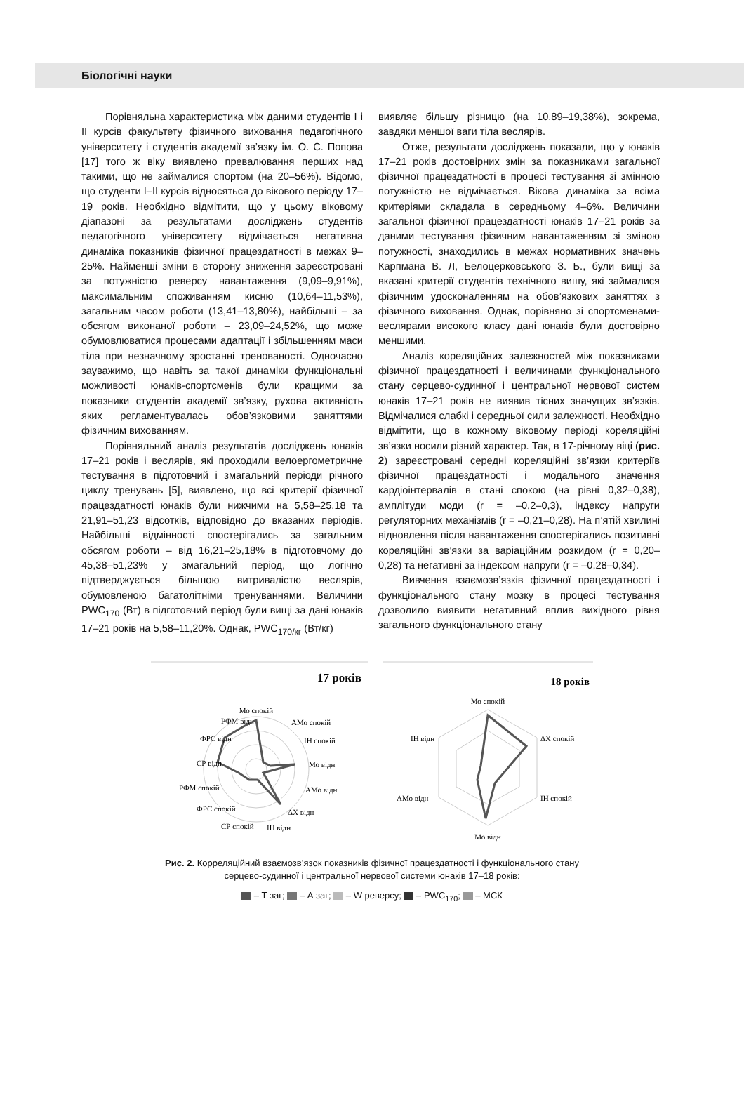Біологічні науки
Порівняльна характеристика між даними студентів I і II курсів факультету фізичного виховання педагогічного університету і студентів академії зв’язку ім. О. С. Попова [17] того ж віку виявлено превалювання перших над такими, що не займалися спортом (на 20–56%). Відомо, що студенти I–II курсів відносяться до вікового періоду 17–19 років. Необхідно відмітити, що у цьому віковому діапазоні за результатами досліджень студентів педагогічного університету відмічається негативна динаміка показників фізичної працездатності в межах 9–25%. Найменші зміни в сторону зниження зареєстровані за потужністю реверсу навантаження (9,09–9,91%), максимальним споживанням кисню (10,64–11,53%), загальним часом роботи (13,41–13,80%), найбільші – за обсягом виконаної роботи – 23,09–24,52%, що може обумовлюватися процесами адаптації і збільшенням маси тіла при незначному зростанні тренованості. Одночасно зауважимо, що навіть за такої динаміки функціональні можливості юнаків-спортсменів були кращими за показники студентів академії зв’язку, рухова активність яких регламентувалась обов’язковими заняттями фізичним вихованням.
Порівняльний аналіз результатів досліджень юнаків 17–21 років і веслярів, які проходили велоергометричне тестування в підготовчий і змагальний періоди річного циклу тренувань [5], виявлено, що всі критерії фізичної працездатності юнаків були нижчими на 5,58–25,18 та 21,91–51,23 відсотків, відповідно до вказаних періодів. Найбільші відмінності спостерігались за загальним обсягом роботи – від 16,21–25,18% в підготовчому до 45,38–51,23% у змагальний період, що логічно підтверджується більшою витривалістю веслярів, обумовленою багатолітніми тренуваннями. Величини PWC<sub>170</sub> (Вт) в підготовчий період були вищі за дані юнаків 17–21 років на 5,58–11,20%. Однак, PWC<sub>170/кг</sub> (Вт/кг)
виявляє більшу різницю (на 10,89–19,38%), зокрема, завдяки меншої ваги тіла веслярів.
Отже, результати досліджень показали, що у юнаків 17–21 років достовірних змін за показниками загальної фізичної працездатності в процесі тестування зі змінною потужністю не відмічається. Вікова динаміка за всіма критеріями складала в середньому 4–6%. Величини загальної фізичної працездатності юнаків 17–21 років за даними тестування фізичним навантаженням зі зміною потужності, знаходились в межах нормативних значень Карпмана В. Л, Белоцерковського З. Б., були вищі за вказані критерії студентів технічного вишу, які займалися фізичним удосконаленням на обов’язкових заняттях з фізичного виховання. Однак, порівняно зі спортсменами-веслярами високого класу дані юнаків були достовірно меншими.
Аналіз кореляційних залежностей між показниками фізичної працездатності і величинами функціонального стану серцево-судинної і центральної нервової систем юнаків 17–21 років не виявив тісних значущих зв’язків. Відмічалися слабкі і середньої сили залежності. Необхідно відмітити, що в кожному віковому періоді кореляційні зв’язки носили різний характер. Так, в 17-річному віці (рис. 2) зареєстровані середні кореляційні зв’язки критеріїв фізичної працездатності і модального значення кардіоінтервалів в стані спокою (на рівні 0,32–0,38), амплітуди моди (r = –0,2–0,3), індексу напруги регуляторних механізмів (r = –0,21–0,28). На п’ятій хвилині відновлення після навантаження спостерігались позитивні кореляційні зв’язки за варіаційним розкидом (r = 0,20–0,28) та негативні за індексом напруги (r = –0,28–0,34).
Вивчення взаємозв’язків фізичної працездатності і функціонального стану мозку в процесі тестування дозволило виявити негативний вплив вихідного рівня загального функціонального стану
17 років
Мо спокій
РФМ відн
АМо спокій
ФРС відн
ІН спокій
СР відн
Мо відн
РФМ спокій
АМо відн
ФРС спокій
ΔХ відн
СР спокій
ІН відн
18 років
Мо спокій
ІН відн
ΔХ спокій
АМо відн
ІН спокій
Мо відн
Рис. 2. Корреляційний взаємозв’язок показників фізичної працездатності і функціонального стану
серцево-судинної і центральної нервової системи юнаків 17–18 років:
– Т заг; – А заг; – W реверсу; – PWC<sub>170</sub>; – МСК